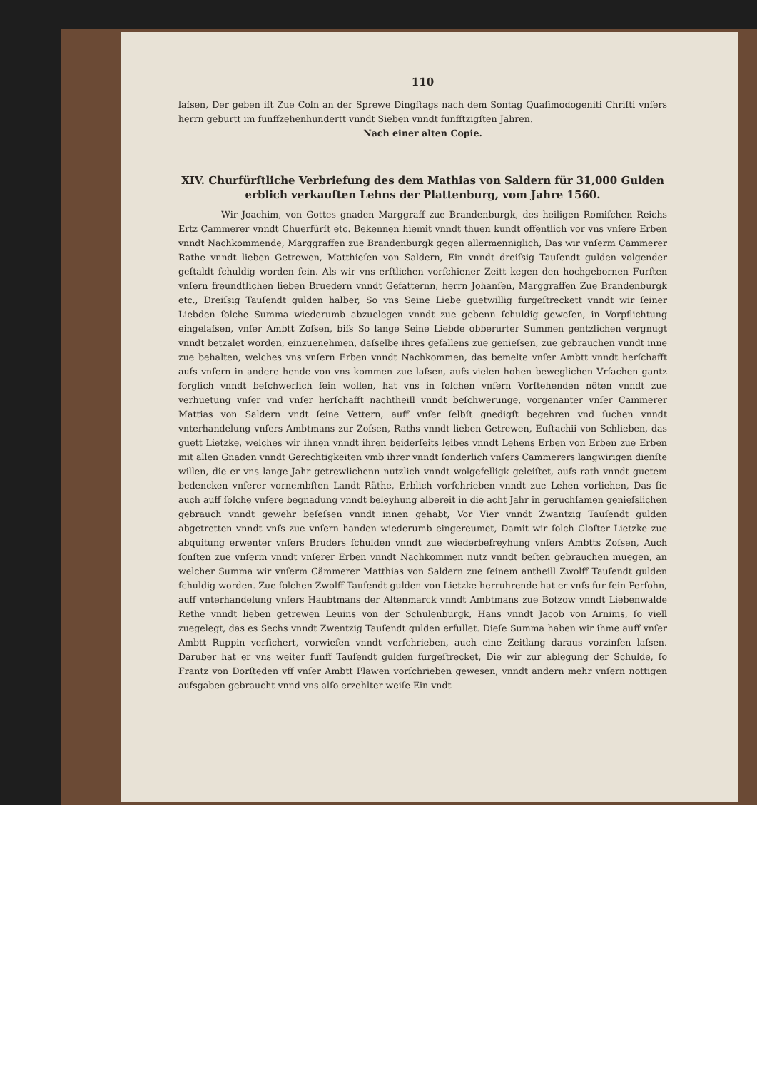110
laſsen, Der geben iſt Zue Coln an der Sprewe Dingſtags nach dem Sontag Quaſimodogeniti Chriſti vnſers herrn geburtt im funffzehenhundertt vnndt Sieben vnndt funfftzigſten Jahren.
Nach einer alten Copie.
XIV. Churfürſtliche Verbriefung des dem Mathias von Saldern für 31,000 Gulden erblich verkauften Lehns der Plattenburg, vom Jahre 1560.
Wir Joachim, von Gottes gnaden Marggraff zue Brandenburgk, des heiligen Romiſchen Reichs Ertz Cammerer vnndt Chuerfürſt etc. Bekennen hiemit vnndt thuen kundt offentlich vor vns vnſere Erben vnndt Nachkommende, Marggraffen zue Brandenburgk gegen allermenniglich, Das wir vnſerm Cammerer Rathe vnndt lieben Getrewen, Matthieſen von Saldern, Ein vnndt dreiſsig Tauſendt gulden volgender geſtaldt ſchuldig worden ſein. Als wir vns erſtlichen vorſchiener Zeitt kegen den hochgebornen Furſten vnſern freundtlichen lieben Bruedern vnndt Gefatternn, herrn Johanſen, Marggraffen Zue Brandenburgk etc., Dreiſsig Tauſendt gulden halber, So vns Seine Liebe guetwillig furgeſtreckett vnndt wir ſeiner Liebden ſolche Summa wiederumb abzuelegen vnndt zue gebenn ſchuldig geweſen, in Vorpflichtung eingelaſsen, vnſer Ambtt Zoſsen, biſs So lange Seine Liebde obberurter Summen gentzlichen vergnugt vnndt betzalet worden, einzuenehmen, daſselbe ihres gefallens zue genieſsen, zue gebrauchen vnndt inne zue behalten, welches vns vnſern Erben vnndt Nachkommen, das bemelte vnſer Ambtt vnndt herſchafft aufs vnſern in andere hende von vns kommen zue laſsen, aufs vielen hohen beweglichen Vrſachen gantz ſorglich vnndt beſchwerlich ſein wollen, hat vns in ſolchen vnſern Vorſtehenden nöten vnndt zue verhuetung vnſer vnd vnſer herſchafft nachtheill vnndt beſchwerunge, vorgenanter vnſer Cammerer Mattias von Saldern vndt ſeine Vettern, auff vnſer ſelbſt gnedigſt begehren vnd ſuchen vnndt vnterhandelung vnſers Ambtmans zur Zoſsen, Raths vnndt lieben Getrewen, Euſtachii von Schlieben, das guett Lietzke, welches wir ihnen vnndt ihren beiderſeits leibes vnndt Lehens Erben von Erben zue Erben mit allen Gnaden vnndt Gerechtigkeiten vmb ihrer vnndt ſonderlich vnſers Cammerers langwirigen dienſte willen, die er vns lange Jahr getrewlichenn nutzlich vnndt wolgefelligk geleiſtet, aufs rath vnndt guetem bedencken vnſerer vornembſten Landt Räthe, Erblich vorſchrieben vnndt zue Lehen vorliehen, Das ſie auch auff ſolche vnſere begnadung vnndt beleyhung albereit in die acht Jahr in geruchſamen genieſslichen gebrauch vnndt gewehr beſeſsen vnndt innen gehabt, Vor Vier vnndt Zwantzig Tauſendt gulden abgetretten vnndt vnſs zue vnſern handen wiederumb eingereumet, Damit wir ſolch Cloſter Lietzke zue abquitung erwenter vnſers Bruders ſchulden vnndt zue wiederbefreyhung vnſers Ambtts Zoſsen, Auch ſonſten zue vnſerm vnndt vnſerer Erben vnndt Nachkommen nutz vnndt beſten gebrauchen muegen, an welcher Summa wir vnſerm Cämmerer Matthias von Saldern zue ſeinem antheill Zwolff Tauſendt gulden ſchuldig worden. Zue ſolchen Zwolff Tauſendt gulden von Lietzke herruhrende hat er vnſs fur ſein Perſohn, auff vnterhandelung vnſers Haubtmans der Altenmarck vnndt Ambtmans zue Botzow vnndt Liebenwalde Rethe vnndt lieben getrewen Leuins von der Schulenburgk, Hans vnndt Jacob von Arnims, ſo viell zuegelegt, das es Sechs vnndt Zwentzig Tauſendt gulden erfullet. Dieſe Summa haben wir ihme auff vnſer Ambtt Ruppin verſichert, vorwieſen vnndt verſchrieben, auch eine Zeitlang daraus vorzinſen laſsen. Daruber hat er vns weiter funff Tauſendt gulden furgeſtrecket, Die wir zur ablegung der Schulde, ſo Frantz von Dorſteden vff vnſer Ambtt Plawen vorſchrieben gewesen, vnndt andern mehr vnſern nottigen aufsgaben gebraucht vnnd vns alſo erzehlter weiſe Ein vndt